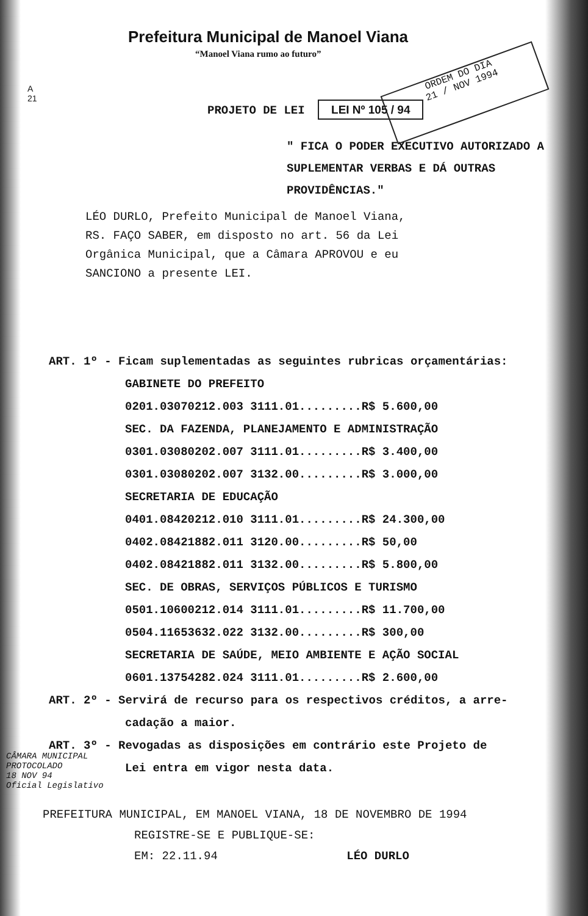Prefeitura Municipal de Manoel Viana
“Manoel Viana rumo ao futuro”
ORDEM DO DIA
21 / NOV 1994
A
21
PROJETO DE LEI LEI Nº 105 / 94
" FICA O PODER EXECUTIVO AUTORIZADO A SUPLEMENTAR VERBAS E DÁ OUTRAS PROVIDÊNCIAS."
LÉO DURLO, Prefeito Municipal de Manoel Viana, RS. FAÇO SABER, em disposto no art. 56 da Lei Orgânica Municipal, que a Câmara APROVOU e eu SANCIONO a presente LEI.
ART. 1º - Ficam suplementadas as seguintes rubricas orçamentárias:
GABINETE DO PREFEITO
0201.03070212.003 3111.01.........R$ 5.600,00
SEC. DA FAZENDA, PLANEJAMENTO E ADMINISTRAÇÃO
0301.03080202.007 3111.01.........R$ 3.400,00
0301.03080202.007 3132.00.........R$ 3.000,00
SECRETARIA DE EDUCAÇÃO
0401.08420212.010 3111.01.........R$ 24.300,00
0402.08421882.011 3120.00.........R$ 50,00
0402.08421882.011 3132.00.........R$ 5.800,00
SEC. DE OBRAS, SERVIÇOS PÚBLICOS E TURISMO
0501.10600212.014 3111.01.........R$ 11.700,00
0504.11653632.022 3132.00.........R$ 300,00
SECRETARIA DE SAÚDE, MEIO AMBIENTE E AÇÃO SOCIAL
0601.13754282.024 3111.01.........R$ 2.600,00
ART. 2º - Servirá de recurso para os respectivos créditos, a arre-
cadação a maior.
ART. 3º - Revogadas as disposições em contrário este Projeto de
Lei entra em vigor nesta data.
CÂMARA MUNICIPAL
PROTOCOLADO
18 NOV 94
Oficial Legislativo
PREFEITURA MUNICIPAL, EM MANOEL VIANA, 18 DE NOVEMBRO DE 1994
REGISTRE-SE E PUBLIQUE-SE:
EM: 22.11.94 LÉO DURLO